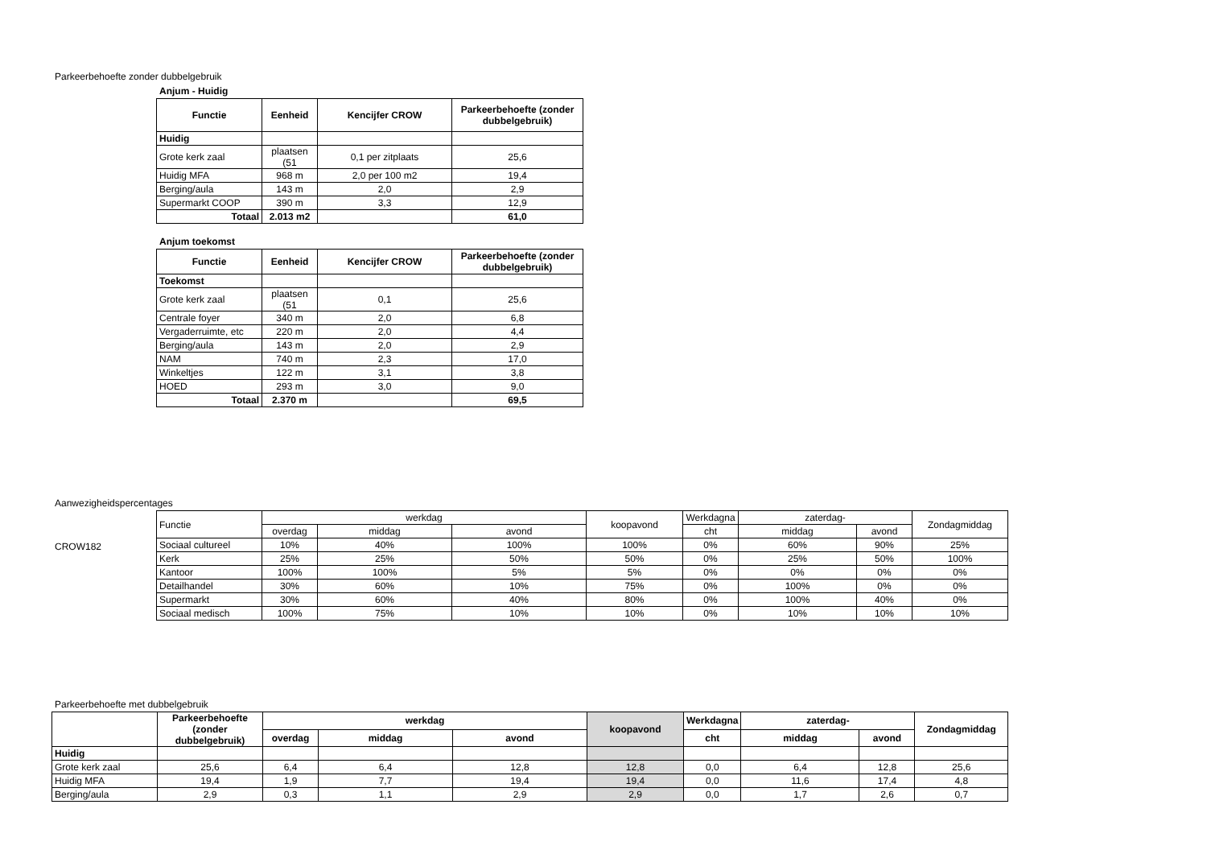Parkeerbehoefte zonder dubbelgebruik
Anjum - Huidig
| Functie | Eenheid | Kencijfer CROW | Parkeerbehoefte (zonder dubbelgebruik) |
| --- | --- | --- | --- |
| Huidig | | | |
| Grote kerk zaal | plaatsen (51 | 0,1 per zitplaats | 25,6 |
| Huidig MFA | 968 m | 2,0 per 100 m2 | 19,4 |
| Berging/aula | 143 m | 2,0 | 2,9 |
| Supermarkt COOP | 390 m | 3,3 | 12,9 |
| Totaal | 2.013 m2 | | 61,0 |
Anjum toekomst
| Functie | Eenheid | Kencijfer CROW | Parkeerbehoefte (zonder dubbelgebruik) |
| --- | --- | --- | --- |
| Toekomst | | | |
| Grote kerk zaal | plaatsen (51 | 0,1 | 25,6 |
| Centrale foyer | 340 m | 2,0 | 6,8 |
| Vergaderruimte, etc | 220 m | 2,0 | 4,4 |
| Berging/aula | 143 m | 2,0 | 2,9 |
| NAM | 740 m | 2,3 | 17,0 |
| Winkeltjes | 122 m | 3,1 | 3,8 |
| HOED | 293 m | 3,0 | 9,0 |
| Totaal | 2.370 m | | 69,5 |
Aanwezigheidspercentages
CROW182
| Functie | werkdag | | | koopavond | Werkdagna | zaterdag- | | Zondagmiddag |
| | overdag | middag | avond | | cht | middag | avond | |
| Sociaal cultureel | 10% | 40% | 100% | 100% | 0% | 60% | 90% | 25% |
| Kerk | 25% | 25% | 50% | 50% | 0% | 25% | 50% | 100% |
| Kantoor | 100% | 100% | 5% | 5% | 0% | 0% | 0% | 0% |
| Detailhandel | 30% | 60% | 10% | 75% | 0% | 100% | 0% | 0% |
| Supermarkt | 30% | 60% | 40% | 80% | 0% | 100% | 40% | 0% |
| Sociaal medisch | 100% | 75% | 10% | 10% | 0% | 10% | 10% | 10% |
Parkeerbehoefte met dubbelgebruik
| | Parkeerbehoefte (zonder dubbelgebruik) | werkdag | | | koopavond | Werkdagna | zaterdag- | | Zondagmiddag |
| | | overdag | middag | avond | | cht | middag | avond | |
| Huidig | | | | | | | | | |
| Grote kerk zaal | 25,6 | 6,4 | 6,4 | 12,8 | 12,8 | 0,0 | 6,4 | 12,8 | 25,6 |
| Huidig MFA | 19,4 | 1,9 | 7,7 | 19,4 | 19,4 | 0,0 | 11,6 | 17,4 | 4,8 |
| Berging/aula | 2,9 | 0,3 | 1,1 | 2,9 | 2,9 | 0,0 | 1,7 | 2,6 | 0,7 |